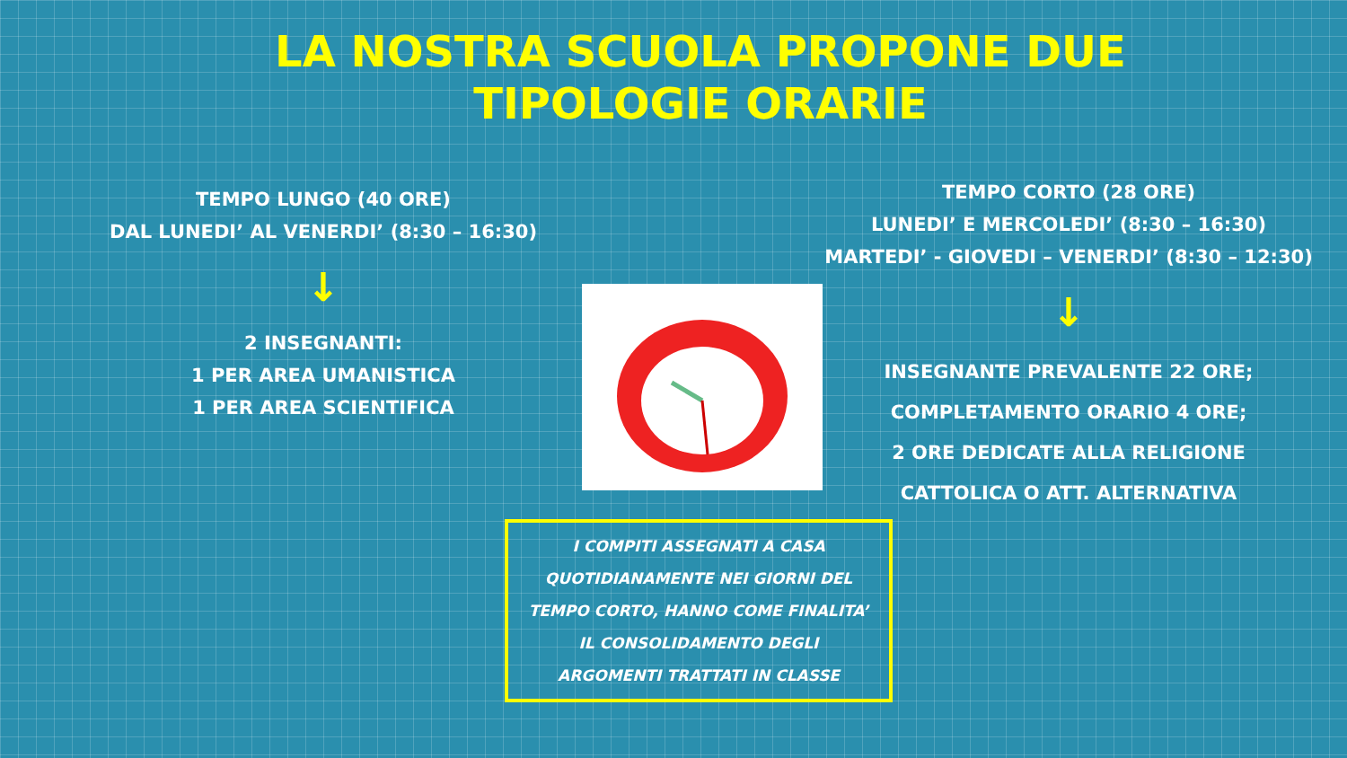LA NOSTRA SCUOLA PROPONE DUE
TIPOLOGIE ORARIE
TEMPO LUNGO (40 ORE)
DAL LUNEDI’ AL VENERDI’ (8:30 – 16:30)
↓
2 INSEGNANTI:
1 PER AREA UMANISTICA
1 PER AREA SCIENTIFICA
TEMPO CORTO (28 ORE)
LUNEDI’ E MERCOLEDI’ (8:30 – 16:30)
MARTEDI’ - GIOVEDI – VENERDI’ (8:30 – 12:30)
↓
INSEGNANTE PREVALENTE 22 ORE;
COMPLETAMENTO ORARIO 4 ORE;
2 ORE DEDICATE ALLA RELIGIONE
CATTOLICA O ATT. ALTERNATIVA
I COMPITI ASSEGNATI A CASA
QUOTIDIANAMENTE NEI GIORNI DEL
TEMPO CORTO, HANNO COME FINALITA’
IL CONSOLIDAMENTO DEGLI
ARGOMENTI TRATTATI IN CLASSE